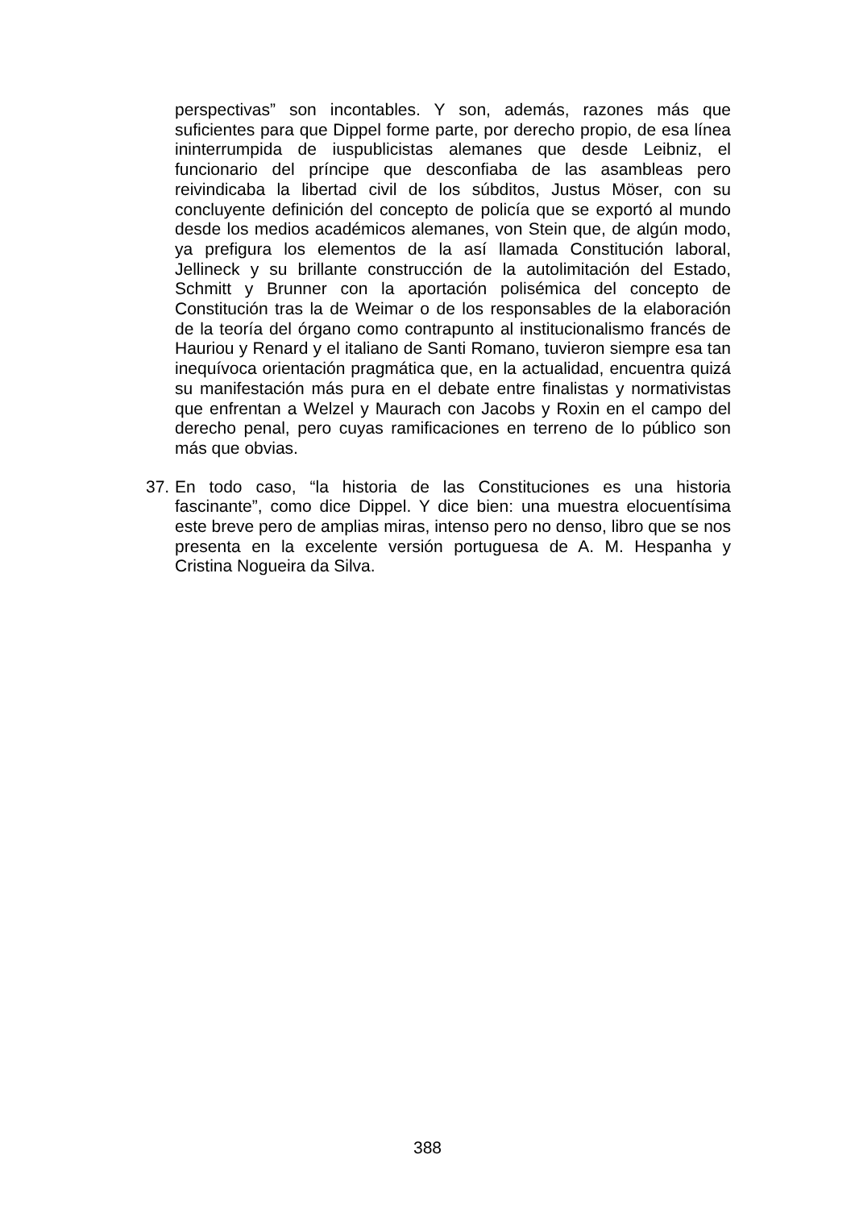perspectivas” son incontables. Y son, además, razones más que suficientes para que Dippel forme parte, por derecho propio, de esa línea ininterrumpida de iuspublicistas alemanes que desde Leibniz, el funcionario del príncipe que desconfiaba de las asambleas pero reivindicaba la libertad civil de los súbditos, Justus Möser, con su concluyente definición del concepto de policía que se exportó al mundo desde los medios académicos alemanes, von Stein que, de algún modo, ya prefigura los elementos de la así llamada Constitución laboral, Jellineck y su brillante construcción de la autolimitación del Estado, Schmitt y Brunner con la aportación polisémica del concepto de Constitución tras la de Weimar o de los responsables de la elaboración de la teoría del órgano como contrapunto al institucionalismo francés de Hauriou y Renard y el italiano de Santi Romano, tuvieron siempre esa tan inequívoca orientación pragmática que, en la actualidad, encuentra quizá su manifestación más pura en el debate entre finalistas y normativistas que enfrentan a Welzel y Maurach con Jacobs y Roxin en el campo del derecho penal, pero cuyas ramificaciones en terreno de lo público son más que obvias.
37. En todo caso, “la historia de las Constituciones es una historia fascinante”, como dice Dippel. Y dice bien: una muestra elocuentísima este breve pero de amplias miras, intenso pero no denso, libro que se nos presenta en la excelente versión portuguesa de A. M. Hespanha y Cristina Nogueira da Silva.
388